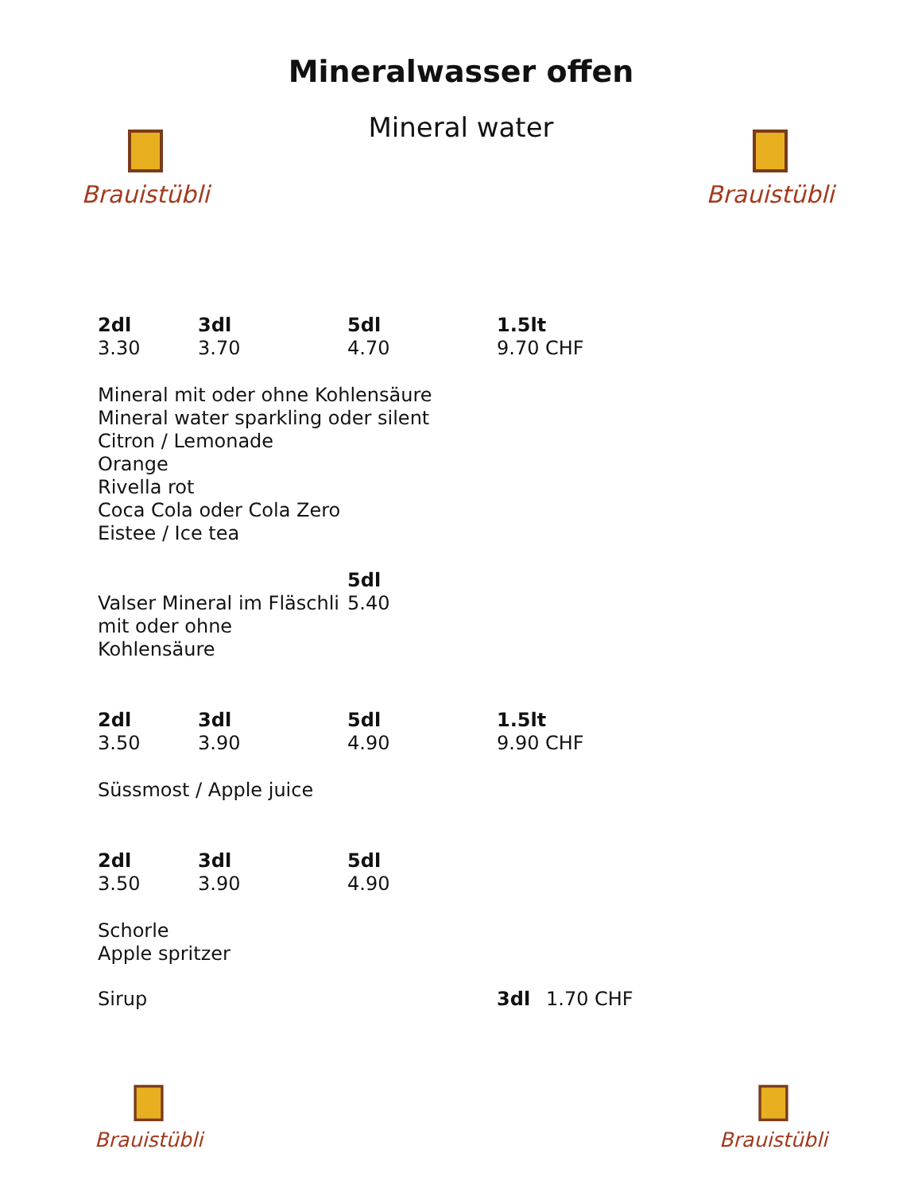Mineralwasser offen
Mineral water
Brauistübli
Brauistübli
| 2dl | 3dl | 5dl | 1.5lt |
| --- | --- | --- | --- |
| 3.30 | 3.70 | 4.70 | 9.70 CHF |
Mineral mit oder ohne Kohlensäure
Mineral water sparkling oder silent
Citron / Lemonade
Orange
Rivella rot
Coca Cola oder Cola Zero
Eistee / Ice tea
| | 5dl |
| Valser Mineral im Fläschli | 5.40 |
| mit oder ohne Kohlensäure | |
| 2dl | 3dl | 5dl | 1.5lt |
| --- | --- | --- | --- |
| 3.50 | 3.90 | 4.90 | 9.90 CHF |
Süssmost / Apple juice
| 2dl | 3dl | 5dl |
| --- | --- | --- |
| 3.50 | 3.90 | 4.90 |
Schorle
Apple spritzer
| Sirup | 3dl | 1.70 CHF |
Brauistübli
Brauistübli